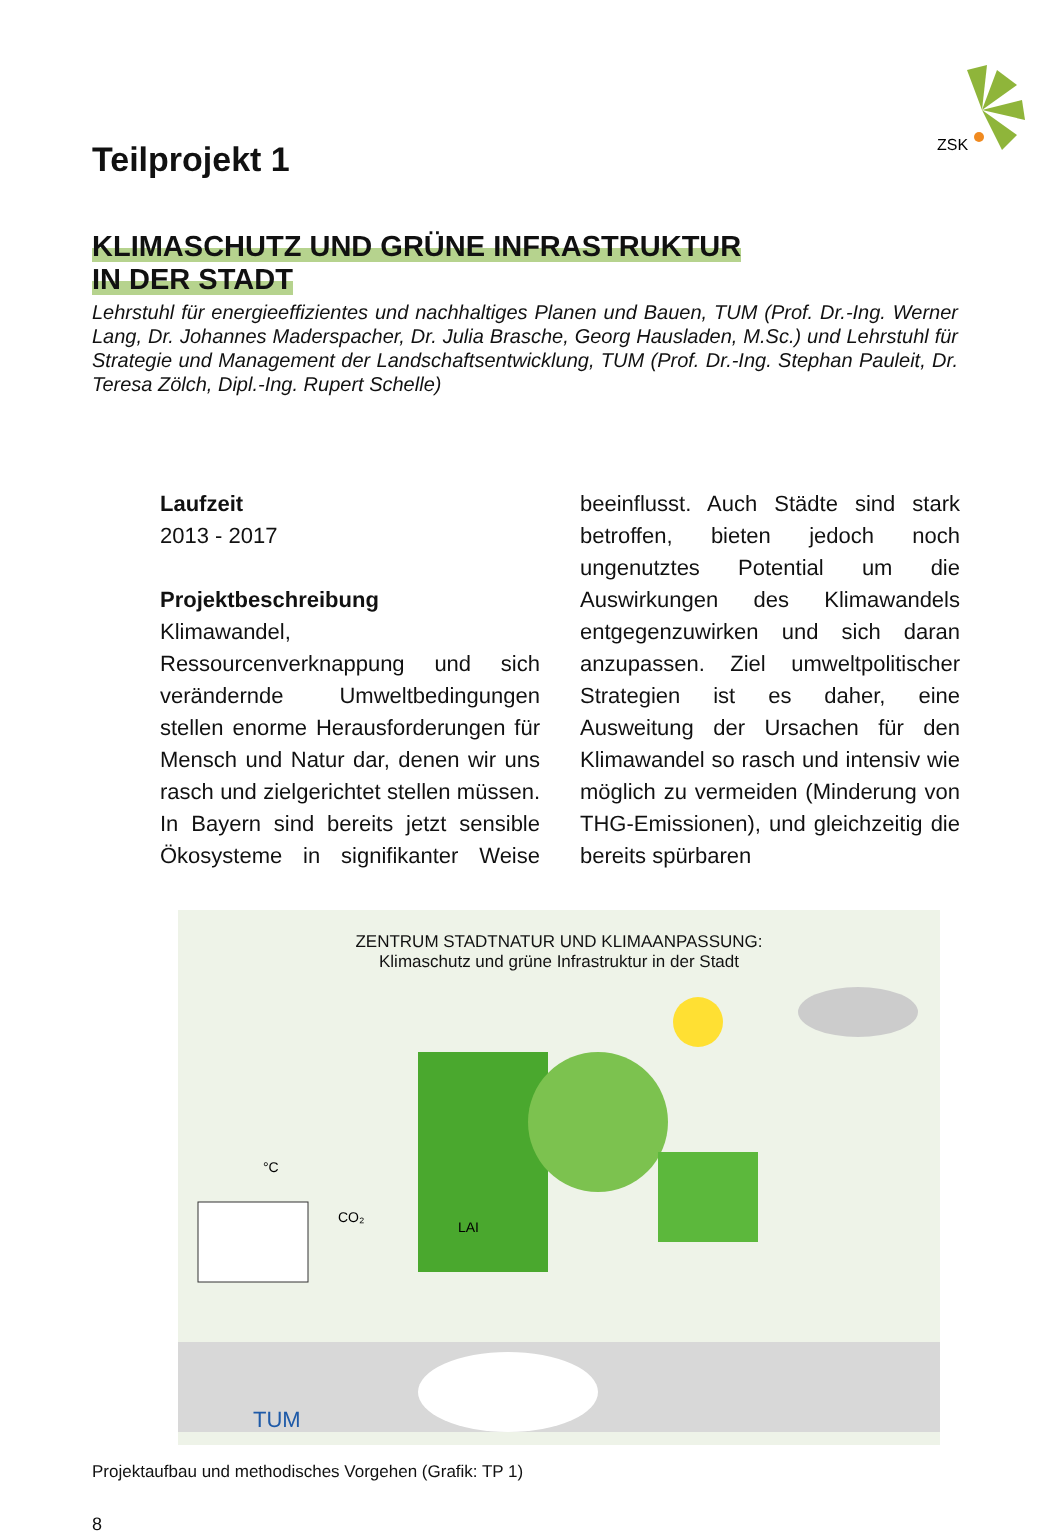ZSK
Teilprojekt 1
KLIMASCHUTZ UND GRÜNE INFRASTRUKTUR
IN DER STADT
Lehrstuhl für energieeffizientes und nachhaltiges Planen und Bauen, TUM (Prof. Dr.-Ing. Werner Lang, Dr. Johannes Maderspacher, Dr. Julia Brasche, Georg Hausladen, M.Sc.) und Lehrstuhl für Strategie und Management der Landschaftsentwicklung, TUM (Prof. Dr.-Ing. Stephan Pauleit, Dr. Teresa Zölch, Dipl.-Ing. Rupert Schelle)
Laufzeit
2013 - 2017
Projektbeschreibung
Klimawandel, Ressourcenverknappung und sich verändernde Umweltbedingungen stellen enorme Herausforderungen für Mensch und Natur dar, denen wir uns rasch und zielgerichtet stellen müssen. In Bayern sind bereits jetzt sensible Ökosysteme in signifikanter Weise beeinflusst. Auch Städte sind stark betroffen, bieten jedoch noch ungenutztes Potential um die Auswirkungen des Klimawandels entgegenzuwirken und sich daran anzupassen. Ziel umweltpolitischer Strategien ist es daher, eine Ausweitung der Ursachen für den Klimawandel so rasch und intensiv wie möglich zu vermeiden (Minderung von THG-Emissionen), und gleichzeitig die bereits spürbaren
ZENTRUM STADTNATUR UND KLIMAANPASSUNG:
Klimaschutz und grüne Infrastruktur in der Stadt
TUM
CO₂
LAI
°C
Projektaufbau und methodisches Vorgehen (Grafik: TP 1)
8